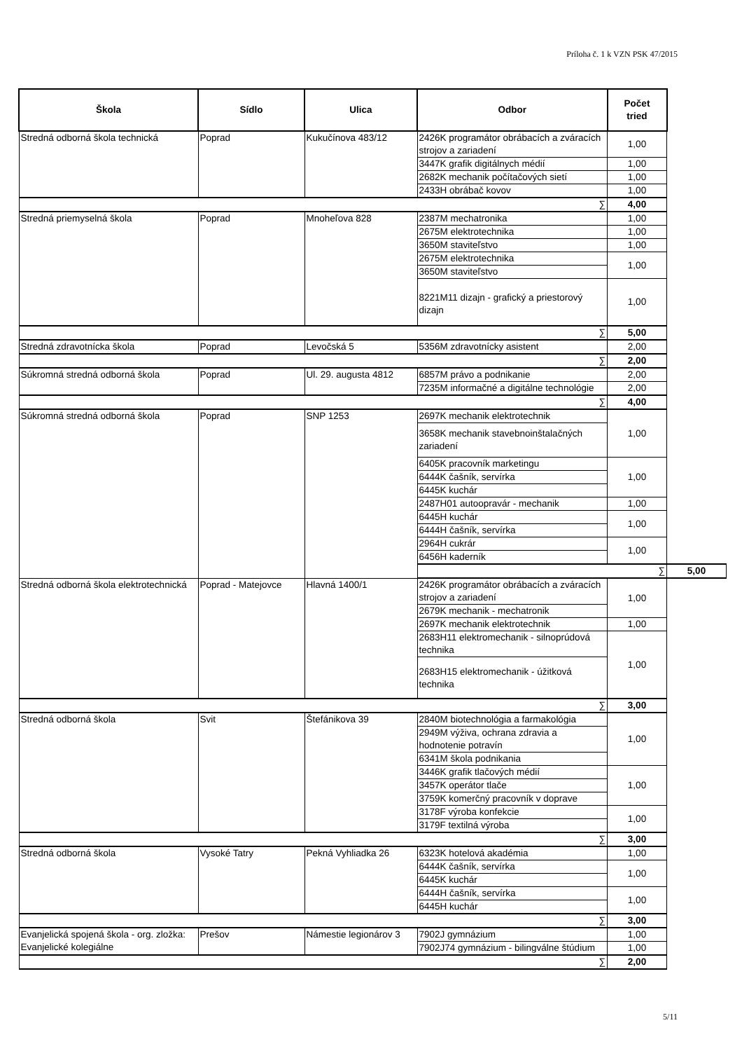Príloha č. 1 k VZN PSK 47/2015
| Škola | Sídlo | Ulica | Odbor | Počet tried | |
| --- | --- | --- | --- | --- | --- |
| Stredná odborná škola technická | Poprad | Kukučínova 483/12 | 2426K programátor obrábacích a zváracích strojov a zariadení | 1,00 | |
| | | | 3447K grafik digitálnych médií | 1,00 | |
| | | | 2682K mechanik počítačových sietí | 1,00 | |
| | | | 2433H obrábač kovov | 1,00 | |
| ∑ | | | | 4,00 | |
| Stredná priemyselná škola | Poprad | Mnoheľova 828 | 2387M mechatronika | 1,00 | |
| | | | 2675M elektrotechnika | 1,00 | |
| | | | 3650M staviteľstvo | 1,00 | |
| | | | 2675M elektrotechnika | 1,00 | |
| | | | 3650M staviteľstvo | | |
| | | | 8221M11 dizajn - grafický a priestorový dizajn | 1,00 | |
| ∑ | | | | 5,00 | |
| Stredná zdravotnícka škola | Poprad | Levočská 5 | 5356M zdravotnícky asistent | 2,00 | |
| ∑ | | | | 2,00 | |
| Súkromná stredná odborná škola | Poprad | Ul. 29. augusta 4812 | 6857M právo a podnikanie | 2,00 | |
| | | | 7235M informačné a digitálne technológie | 2,00 | |
| ∑ | | | | 4,00 | |
| Súkromná stredná odborná škola | Poprad | SNP 1253 | 2697K mechanik elektrotechnik | 1,00 | |
| | | | 3658K mechanik stavebnoinštalačných zariadení | | |
| | | | 6405K pracovník marketingu | 1,00 | |
| | | | 6444K čašník, servírka | | |
| | | | 6445K kuchár | | |
| | | | 2487H01 autoopravár - mechanik | 1,00 | |
| | | | 6445H kuchár | 1,00 | |
| | | | 6444H čašník, servírka | | |
| | | | 2964H cukrár | 1,00 | |
| | | | 6456H kaderník | | |
| | | | ∑ | | 5,00 |
| Stredná odborná škola elektrotechnická | Poprad - Matejovce | Hlavná 1400/1 | 2426K programátor obrábacích a zváracích strojov a zariadení | 1,00 | |
| | | | 2679K mechanik - mechatronik | | |
| | | | 2697K mechanik elektrotechnik | 1,00 | |
| | | | 2683H11 elektromechanik - silnoprúdová technika | 1,00 | |
| | | | 2683H15 elektromechanik - úžitková technika | | |
| ∑ | | | | 3,00 | |
| Stredná odborná škola | Svit | Štefánikova 39 | 2840M biotechnológia a farmakológia | 1,00 | |
| | | | 2949M výživa, ochrana zdravia a hodnotenie potravín | | |
| | | | 6341M škola podnikania | | |
| | | | 3446K grafik tlačových médií | 1,00 | |
| | | | 3457K operátor tlače | | |
| | | | 3759K komerčný pracovník v doprave | | |
| | | | 3178F výroba konfekcie | 1,00 | |
| | | | 3179F textilná výroba | | |
| ∑ | | | | 3,00 | |
| Stredná odborná škola | Vysoké Tatry | Pekná Vyhliadka 26 | 6323K hotelová akadémia | 1,00 | |
| | | | 6444K čašník, servírka | 1,00 | |
| | | | 6445K kuchár | | |
| | | | 6444H čašník, servírka | 1,00 | |
| | | | 6445H kuchár | | |
| ∑ | | | | 3,00 | |
| Evanjelická spojená škola - org. zložka: Evanjelické kolegiálne | Prešov | Námestie legionárov 3 | 7902J gymnázium | 1,00 | |
| | | | 7902J74 gymnázium - bilingválne štúdium | 1,00 | |
| ∑ | | | | 2,00 | |
5/11